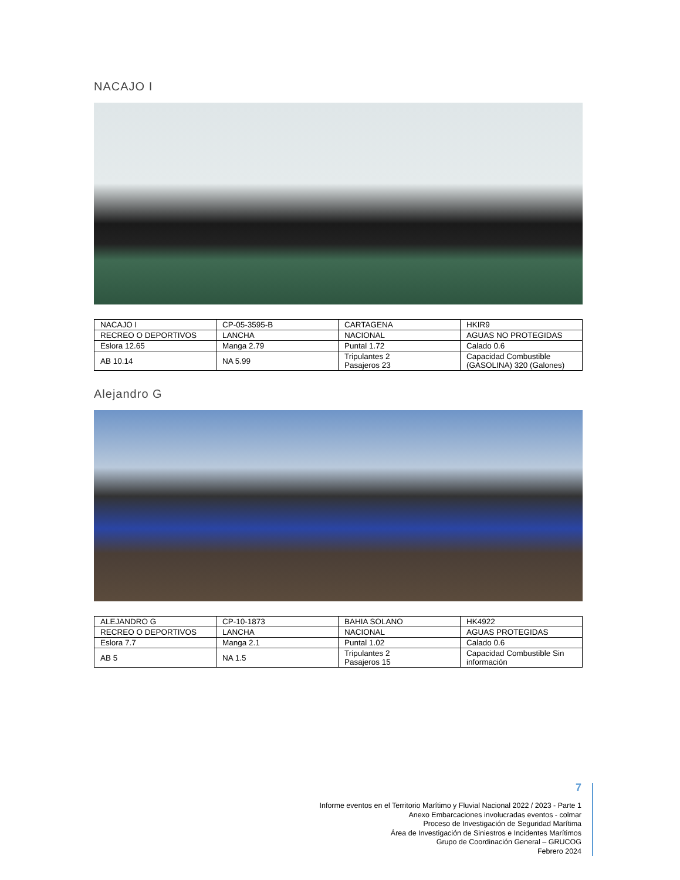NACAJO I
| NACAJO I | CP-05-3595-B | CARTAGENA | HKIR9 |
| RECREO O DEPORTIVOS | LANCHA | NACIONAL | AGUAS NO PROTEGIDAS |
| Eslora 12.65 | Manga 2.79 | Puntal 1.72 | Calado 0.6 |
| AB 10.14 | NA 5.99 | Tripulantes 2 Pasajeros 23 | Capacidad Combustible (GASOLINA) 320 (Galones) |
Alejandro G
| ALEJANDRO G | CP-10-1873 | BAHIA SOLANO | HK4922 |
| RECREO O DEPORTIVOS | LANCHA | NACIONAL | AGUAS PROTEGIDAS |
| Eslora 7.7 | Manga 2.1 | Puntal 1.02 | Calado 0.6 |
| AB 5 | NA 1.5 | Tripulantes 2 Pasajeros 15 | Capacidad Combustible Sin información |
7
Informe eventos en el Territorio Marítimo y Fluvial Nacional 2022 / 2023 - Parte 1
Anexo Embarcaciones involucradas eventos - colmar
Proceso de Investigación de Seguridad Marítima
Área de Investigación de Siniestros e Incidentes Marítimos
Grupo de Coordinación General – GRUCOG
Febrero 2024